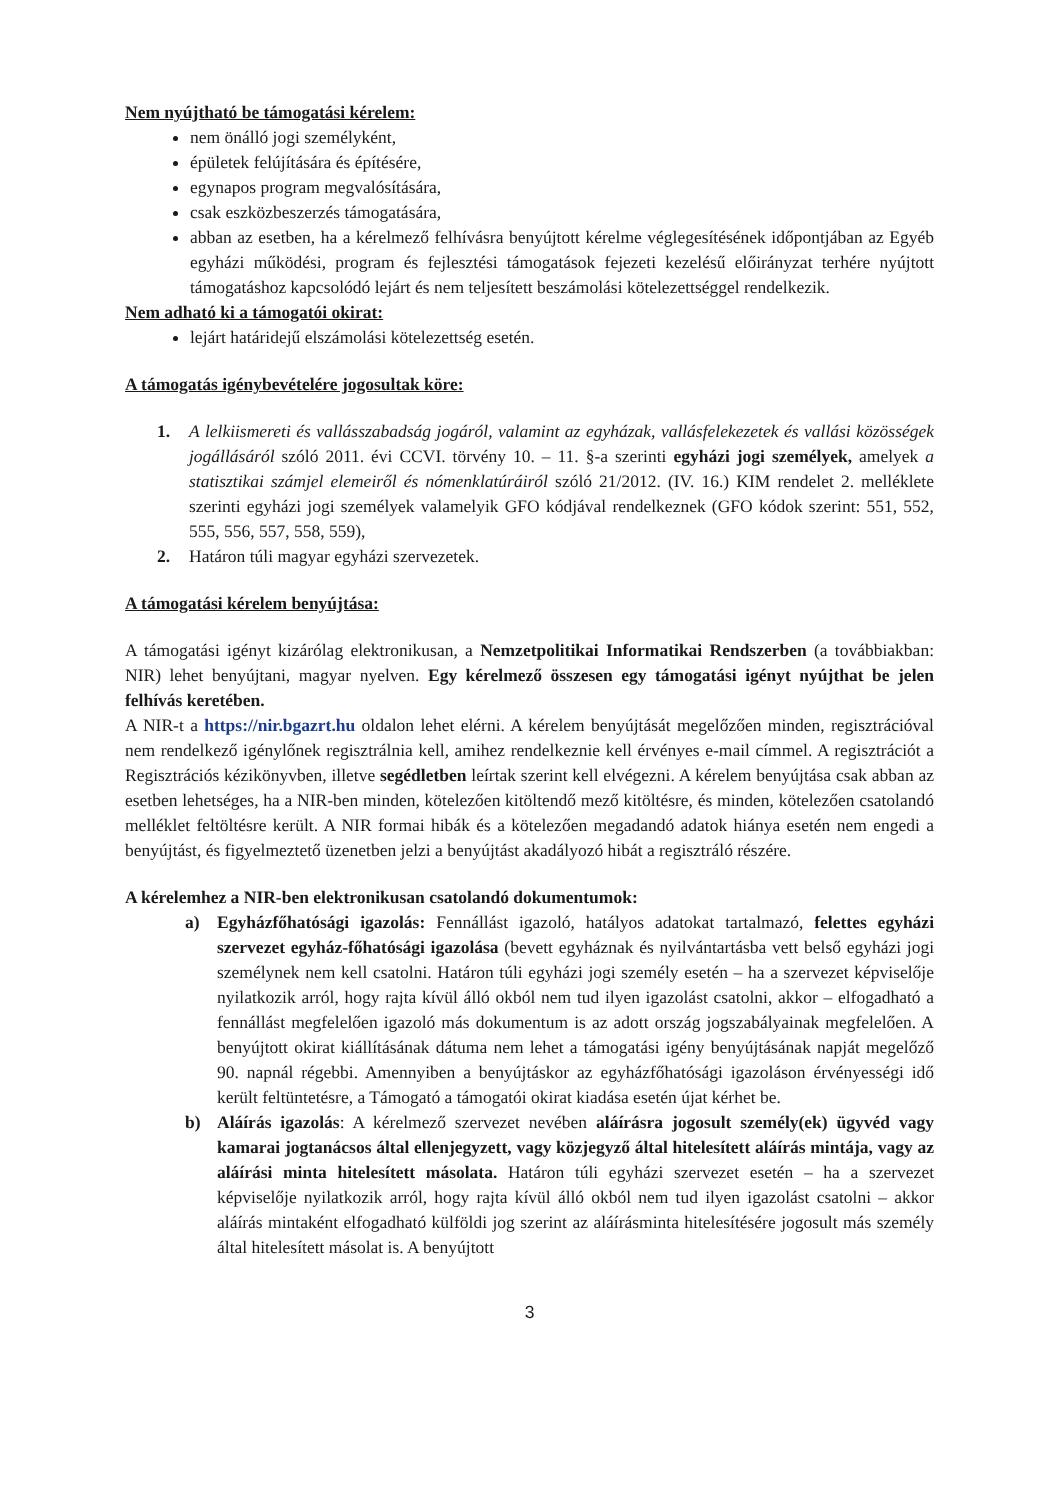Nem nyújtható be támogatási kérelem:
nem önálló jogi személyként,
épületek felújítására és építésére,
egynapos program megvalósítására,
csak eszközbeszerzés támogatására,
abban az esetben, ha a kérelmező felhívásra benyújtott kérelme véglegesítésének időpontjában az Egyéb egyházi működési, program és fejlesztési támogatások fejezeti kezelésű előirányzat terhére nyújtott támogatáshoz kapcsolódó lejárt és nem teljesített beszámolási kötelezettséggel rendelkezik.
Nem adható ki a támogatói okirat:
lejárt határidejű elszámolási kötelezettség esetén.
A támogatás igénybevételére jogosultak köre:
1. A lelkiismereti és vallásszabadság jogáról, valamint az egyházak, vallásfelekezetek és vallási közösségek jogállásáról szóló 2011. évi CCVI. törvény 10. – 11. §-a szerinti egyházi jogi személyek, amelyek a statisztikai számjel elemeiről és nómenklatúráiról szóló 21/2012. (IV. 16.) KIM rendelet 2. melléklete szerinti egyházi jogi személyek valamelyik GFO kódjával rendelkeznek (GFO kódok szerint: 551, 552, 555, 556, 557, 558, 559),
2. Határon túli magyar egyházi szervezetek.
A támogatási kérelem benyújtása:
A támogatási igényt kizárólag elektronikusan, a Nemzetpolitikai Informatikai Rendszerben (a továbbiakban: NIR) lehet benyújtani, magyar nyelven. Egy kérelmező összesen egy támogatási igényt nyújthat be jelen felhívás keretében.
A NIR-t a https://nir.bgazrt.hu oldalon lehet elérni. A kérelem benyújtását megelőzően minden, regisztrációval nem rendelkező igénylőnek regisztrálnia kell, amihez rendelkeznie kell érvényes e-mail címmel. A regisztrációt a Regisztrációs kézikönyvben, illetve segédletben leírtak szerint kell elvégezni. A kérelem benyújtása csak abban az esetben lehetséges, ha a NIR-ben minden, kötelezően kitöltendő mező kitöltésre, és minden, kötelezően csatolandó melléklet feltöltésre került. A NIR formai hibák és a kötelezően megadandó adatok hiánya esetén nem engedi a benyújtást, és figyelmeztető üzenetben jelzi a benyújtást akadályozó hibát a regisztráló részére.
A kérelemhez a NIR-ben elektronikusan csatolandó dokumentumok:
a) Egyházfőhatósági igazolás: Fennállást igazoló, hatályos adatokat tartalmazó, felettes egyházi szervezet egyház-főhatósági igazolása (bevett egyháznak és nyilvántartásba vett belső egyházi jogi személynek nem kell csatolni. Határon túli egyházi jogi személy esetén – ha a szervezet képviselője nyilatkozik arról, hogy rajta kívül álló okból nem tud ilyen igazolást csatolni, akkor – elfogadható a fennállást megfelelően igazoló más dokumentum is az adott ország jogszabályainak megfelelően. A benyújtott okirat kiállításának dátuma nem lehet a támogatási igény benyújtásának napját megelőző 90. napnál régebbi. Amennyiben a benyújtáskor az egyházfőhatósági igazoláson érvényességi idő került feltüntetésre, a Támogató a támogatói okirat kiadása esetén újat kérhet be.
b) Aláírás igazolás: A kérelmező szervezet nevében aláírásra jogosult személy(ek) ügyvéd vagy kamarai jogtanácsos által ellenjegyzett, vagy közjegyző által hitelesített aláírás mintája, vagy az aláírási minta hitelesített másolata. Határon túli egyházi szervezet esetén – ha a szervezet képviselője nyilatkozik arról, hogy rajta kívül álló okból nem tud ilyen igazolást csatolni – akkor aláírás mintaként elfogadható külföldi jog szerint az aláírásminta hitelesítésére jogosult más személy által hitelesített másolat is. A benyújtott
3